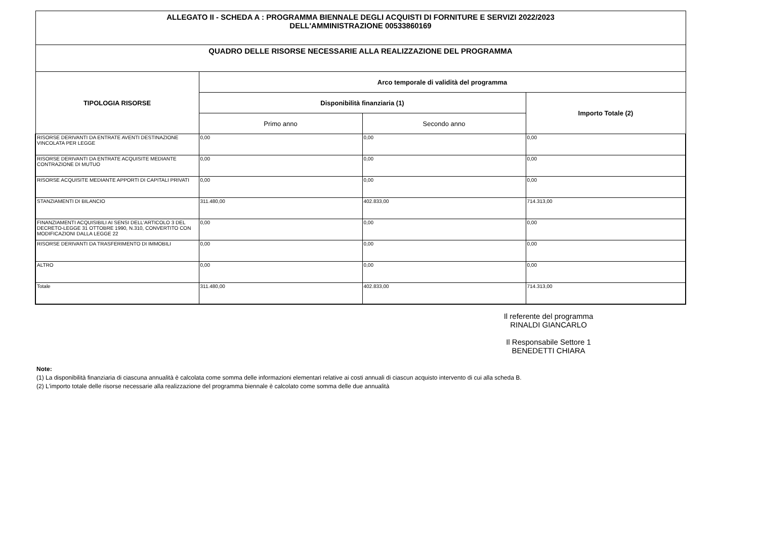| ALLEGATO II - SCHEDA A : PROGRAMMA BIENNALE DEGLI ACQUISTI DI FORNITURE E SERVIZI 2022/2023 DELL'AMMINISTRAZIONE 00533860169 | | | |
| QUADRO DELLE RISORSE NECESSARIE ALLA REALIZZAZIONE DEL PROGRAMMA | | | |
| TIPOLOGIA RISORSE | Arco temporale di validità del programma | | |
| | Disponibilità finanziaria (1) | | Importo Totale (2) |
| | Primo anno | Secondo anno | |
| RISORSE DERIVANTI DA ENTRATE AVENTI DESTINAZIONE VINCOLATA PER LEGGE | 0,00 | 0,00 | 0,00 |
| RISORSE DERIVANTI DA ENTRATE ACQUISITE MEDIANTE CONTRAZIONE DI MUTUO | 0,00 | 0,00 | 0,00 |
| RISORSE ACQUISITE MEDIANTE APPORTI DI CAPITALI PRIVATI | 0,00 | 0,00 | 0,00 |
| STANZIAMENTI DI BILANCIO | 311.480,00 | 402.833,00 | 714.313,00 |
| FINANZIAMENTI ACQUISIBILI AI SENSI DELL'ARTICOLO 3 DEL DECRETO-LEGGE 31 OTTOBRE 1990, N.310, CONVERTITO CON MODIFICAZIONI DALLA LEGGE 22 | 0,00 | 0,00 | 0,00 |
| RISORSE DERIVANTI DA TRASFERIMENTO DI IMMOBILI | 0,00 | 0,00 | 0,00 |
| ALTRO | 0,00 | 0,00 | 0,00 |
| Totale | 311.480,00 | 402.833,00 | 714.313,00 |
Il referente del programma
RINALDI GIANCARLO
Il Responsabile Settore 1
BENEDETTI CHIARA
Note:
(1) La disponibilità finanziaria di ciascuna annualità è calcolata come somma delle informazioni elementari relative ai costi annuali di ciascun acquisto intervento di cui alla scheda B.
(2) L'importo totale delle risorse necessarie alla realizzazione del programma biennale è calcolato come somma delle due annualità